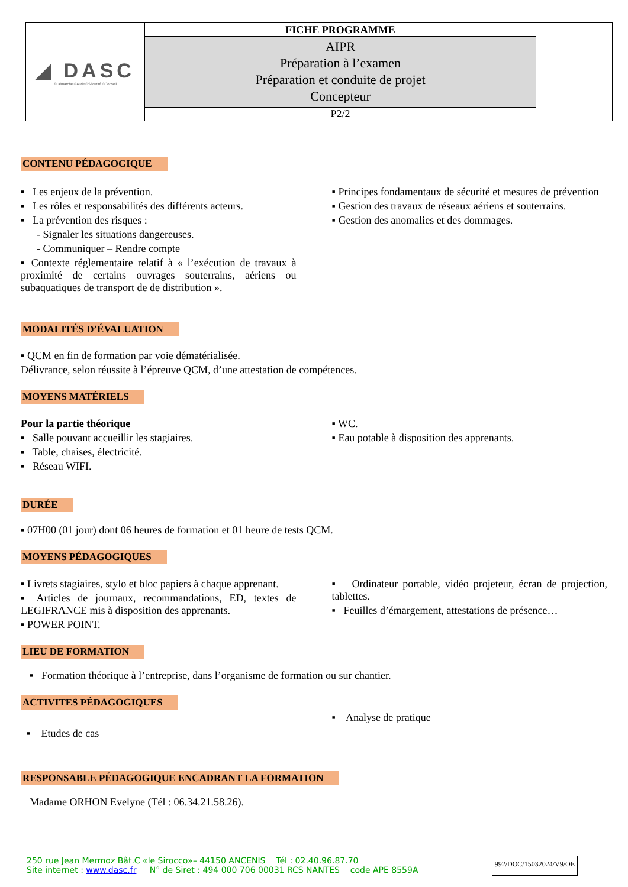| ◢ DASC ©Démarche ©Audit ©Sécurité ©Conseil | FICHE PROGRAMME | |
| | AIPR Préparation à l’examen Préparation et conduite de projet Concepteur | |
| | P2/2 | |
CONTENU PÉDAGOGIQUE
▪ Les enjeux de la prévention.
▪ Les rôles et responsabilités des différents acteurs.
▪ La prévention des risques :
- Signaler les situations dangereuses.
- Communiquer – Rendre compte
▪ Contexte réglementaire relatif à « l’exécution de travaux à proximité de certains ouvrages souterrains, aériens ou subaquatiques de transport de de distribution ».
▪ Principes fondamentaux de sécurité et mesures de prévention
▪ Gestion des travaux de réseaux aériens et souterrains.
▪ Gestion des anomalies et des dommages.
MODALITÉS D’ÉVALUATION
▪ QCM en fin de formation par voie dématérialisée.
Délivrance, selon réussite à l’épreuve QCM, d’une attestation de compétences.
MOYENS MATÉRIELS
Pour la partie théorique
▪ Salle pouvant accueillir les stagiaires.
▪ Table, chaises, électricité.
▪ Réseau WIFI.
▪ WC.
▪ Eau potable à disposition des apprenants.
DURÉE
▪ 07H00 (01 jour) dont 06 heures de formation et 01 heure de tests QCM.
MOYENS PÉDAGOGIQUES
▪ Livrets stagiaires, stylo et bloc papiers à chaque apprenant.
▪ Articles de journaux, recommandations, ED, textes de LEGIFRANCE mis à disposition des apprenants.
▪ POWER POINT.
▪ Ordinateur portable, vidéo projeteur, écran de projection, tablettes.
▪ Feuilles d’émargement, attestations de présence…
LIEU DE FORMATION
▪ Formation théorique à l’entreprise, dans l’organisme de formation ou sur chantier.
ACTIVITES PÉDAGOGIQUES
▪ Etudes de cas
▪ Analyse de pratique
RESPONSABLE PÉDAGOGIQUE ENCADRANT LA FORMATION
Madame ORHON Evelyne (Tél : 06.34.21.58.26).
250 rue Jean Mermoz Bât.C «le Sirocco»– 44150 ANCENIS Tél : 02.40.96.87.70
Site internet : www.dasc.fr N° de Siret : 494 000 706 00031 RCS NANTES code APE 8559A
992/DOC/15032024/V9/OE